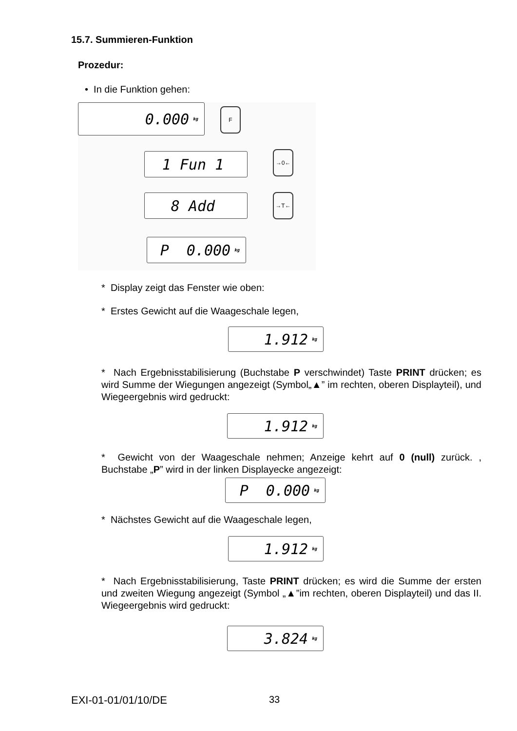15.7. Summieren-Funktion
Prozedur:
• In die Funktion gehen:
0.000 kg F
1 Fun 1 →0←
8 Add →T←
P 0.000 kg
* Display zeigt das Fenster wie oben:
* Erstes Gewicht auf die Waageschale legen,
1.912 kg
* Nach Ergebnisstabilisierung (Buchstabe P verschwindet) Taste PRINT drücken; es wird Summe der Wiegungen angezeigt (Symbol„▲” im rechten, oberen Displayteil), und Wiegeergebnis wird gedruckt:
1.912 kg
* Gewicht von der Waageschale nehmen; Anzeige kehrt auf 0 (null) zurück. , Buchstabe „P” wird in der linken Displayecke angezeigt:
P 0.000 kg
* Nächstes Gewicht auf die Waageschale legen,
1.912 kg
* Nach Ergebnisstabilisierung, Taste PRINT drücken; es wird die Summe der ersten und zweiten Wiegung angezeigt (Symbol „▲”im rechten, oberen Displayteil) und das II. Wiegeergebnis wird gedruckt:
3.824 kg
EXI-01-01/01/10/DE 33